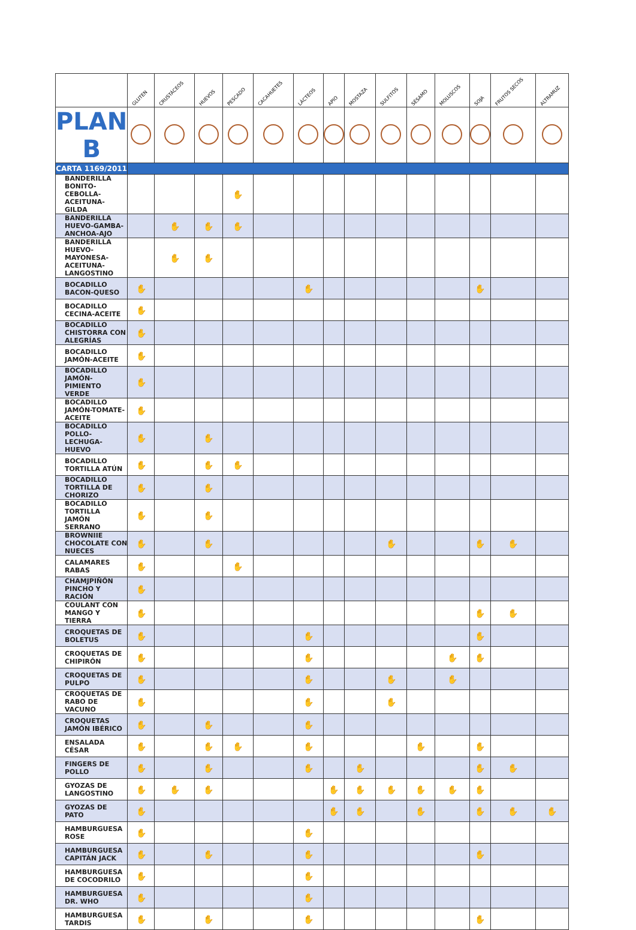| | GLUTEN | CRUSTÁCEOS | HUEVOS | PESCADO | CACAHUETES | LÁCTEOS | APIO | MOSTAZA | SULFITOS | SÉSAMO | MOLUSCOS | SOJA | FRUTOS SECOS | ALTRAMUZ |
| --- | --- | --- | --- | --- | --- | --- | --- | --- | --- | --- | --- | --- | --- | --- |
| PLAN B | | | | | | | | | | | | | | |
| CARTA 1169/2011 | | | | | | | | | | | | | | |
| BANDERILLA BONITO-CEBOLLA-ACEITUNA-GILDA | | | | ✋ | | | | | | | | | | |
| BANDERILLA HUEVO-GAMBA-ANCHOA-AJO | | ✋ | ✋ | ✋ | | | | | | | | | | |
| BANDERILLA HUEVO-MAYONESA-ACEITUNA-LANGOSTINO | | ✋ | ✋ | | | | | | | | | | | |
| BOCADILLO BACON-QUESO | ✋ | | | | | ✋ | | | | | | ✋ | | |
| BOCADILLO CECINA-ACEITE | ✋ | | | | | | | | | | | | | |
| BOCADILLO CHISTORRA CON ALEGRÍAS | ✋ | | | | | | | | | | | | | |
| BOCADILLO JAMÓN-ACEITE | ✋ | | | | | | | | | | | | | |
| BOCADILLO JAMÓN-PIMIENTO VERDE | ✋ | | | | | | | | | | | | | |
| BOCADILLO JAMÓN-TOMATE-ACEITE | ✋ | | | | | | | | | | | | | |
| BOCADILLO POLLO-LECHUGA-HUEVO | ✋ | | ✋ | | | | | | | | | | | |
| BOCADILLO TORTILLA ATÚN | ✋ | | ✋ | ✋ | | | | | | | | | | |
| BOCADILLO TORTILLA DE CHORIZO | ✋ | | ✋ | | | | | | | | | | | |
| BOCADILLO TORTILLA JAMÓN SERRANO | ✋ | | ✋ | | | | | | | | | | | |
| BROWNIIE CHOCOLATE CON NUECES | ✋ | | ✋ | | | | | | ✋ | | | ✋ | ✋ | |
| CALAMARES RABAS | ✋ | | | ✋ | | | | | | | | | | |
| CHAMJPIÑÓN PINCHO Y RACIÓN | ✋ | | | | | | | | | | | | | |
| COULANT CON MANGO Y TIERRA | ✋ | | | | | | | | | | | ✋ | ✋ | |
| CROQUETAS DE BOLETUS | ✋ | | | | | ✋ | | | | | | ✋ | | |
| CROQUETAS DE CHIPIRÓN | ✋ | | | | | ✋ | | | | | ✋ | ✋ | | |
| CROQUETAS DE PULPO | ✋ | | | | | ✋ | | | ✋ | | ✋ | | | |
| CROQUETAS DE RABO DE VACUNO | ✋ | | | | | ✋ | | | ✋ | | | | | |
| CROQUETAS JAMÓN IBÉRICO | ✋ | | ✋ | | | ✋ | | | | | | | | |
| ENSALADA CÉSAR | ✋ | | ✋ | ✋ | | ✋ | | | | ✋ | | ✋ | | |
| FINGERS DE POLLO | ✋ | | ✋ | | | ✋ | | ✋ | | | | ✋ | ✋ | |
| GYOZAS DE LANGOSTINO | ✋ | ✋ | ✋ | | | | ✋ | ✋ | ✋ | ✋ | ✋ | ✋ | | |
| GYOZAS DE PATO | ✋ | | | | | | ✋ | ✋ | | ✋ | | ✋ | ✋ | ✋ |
| HAMBURGUESA ROSE | ✋ | | | | | ✋ | | | | | | | | |
| HAMBURGUESA CAPITÁN JACK | ✋ | | ✋ | | | ✋ | | | | | | ✋ | | |
| HAMBURGUESA DE COCODRILO | ✋ | | | | | ✋ | | | | | | | | |
| HAMBURGUESA DR. WHO | ✋ | | | | | ✋ | | | | | | | | |
| HAMBURGUESA TARDIS | ✋ | | ✋ | | | ✋ | | | | | | ✋ | | |